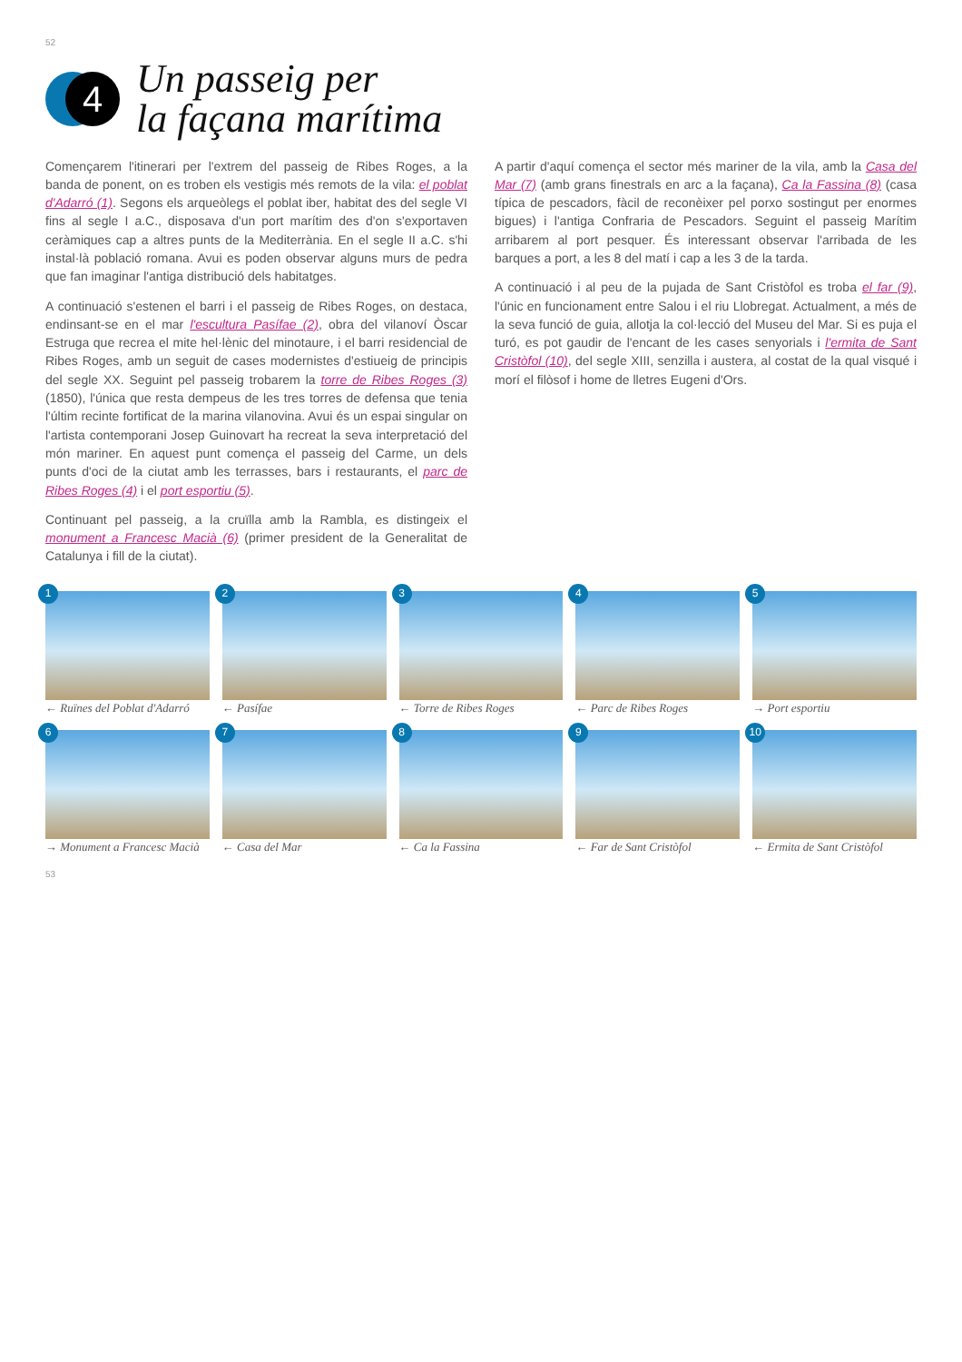52
4
Un passeig per
la façana marítima
Començarem l'itinerari per l'extrem del passeig de Ribes Roges, a la banda de ponent, on es troben els vestigis més remots de la vila: el poblat d'Adarró (1). Segons els arqueòlegs el poblat iber, habitat des del segle VI fins al segle I a.C., disposava d'un port marítim des d'on s'exportaven ceràmiques cap a altres punts de la Mediterrània. En el segle II a.C. s'hi instal·là població romana. Avui es poden observar alguns murs de pedra que fan imaginar l'antiga distribució dels habitatges.
A continuació s'estenen el barri i el passeig de Ribes Roges, on destaca, endinsant-se en el mar l'escultura Pasífae (2), obra del vilanoví Òscar Estruga que recrea el mite hel·lènic del minotaure, i el barri residencial de Ribes Roges, amb un seguit de cases modernistes d'estiueig de principis del segle XX. Seguint pel passeig trobarem la torre de Ribes Roges (3) (1850), l'única que resta dempeus de les tres torres de defensa que tenia l'últim recinte fortificat de la marina vilanovina. Avui és un espai singular on l'artista contemporani Josep Guinovart ha recreat la seva interpretació del món mariner. En aquest punt comença el passeig del Carme, un dels punts d'oci de la ciutat amb les terrasses, bars i restaurants, el parc de Ribes Roges (4) i el port esportiu (5).
Continuant pel passeig, a la cruïlla amb la Rambla, es distingeix el monument a Francesc Macià (6) (primer president de la Generalitat de Catalunya i fill de la ciutat).
A partir d'aquí comença el sector més mariner de la vila, amb la Casa del Mar (7) (amb grans finestrals en arc a la façana), Ca la Fassina (8) (casa típica de pescadors, fàcil de reconèixer pel porxo sostingut per enormes bigues) i l'antiga Confraria de Pescadors. Seguint el passeig Marítim arribarem al port pesquer. És interessant observar l'arribada de les barques a port, a les 8 del matí i cap a les 3 de la tarda.
A continuació i al peu de la pujada de Sant Cristòfol es troba el far (9), l'únic en funcionament entre Salou i el riu Llobregat. Actualment, a més de la seva funció de guia, allotja la col·lecció del Museu del Mar. Si es puja el turó, es pot gaudir de l'encant de les cases senyorials i l'ermita de Sant Cristòfol (10), del segle XIII, senzilla i austera, al costat de la qual visqué i morí el filòsof i home de lletres Eugeni d'Ors.
1
← Ruïnes del Poblat d'Adarró
2
← Pasífae
3
← Torre de Ribes Roges
4
← Parc de Ribes Roges
5
→ Port esportiu
6
→ Monument a Francesc Macià
7
← Casa del Mar
8
← Ca la Fassina
9
← Far de Sant Cristòfol
10
← Ermita de Sant Cristòfol
53